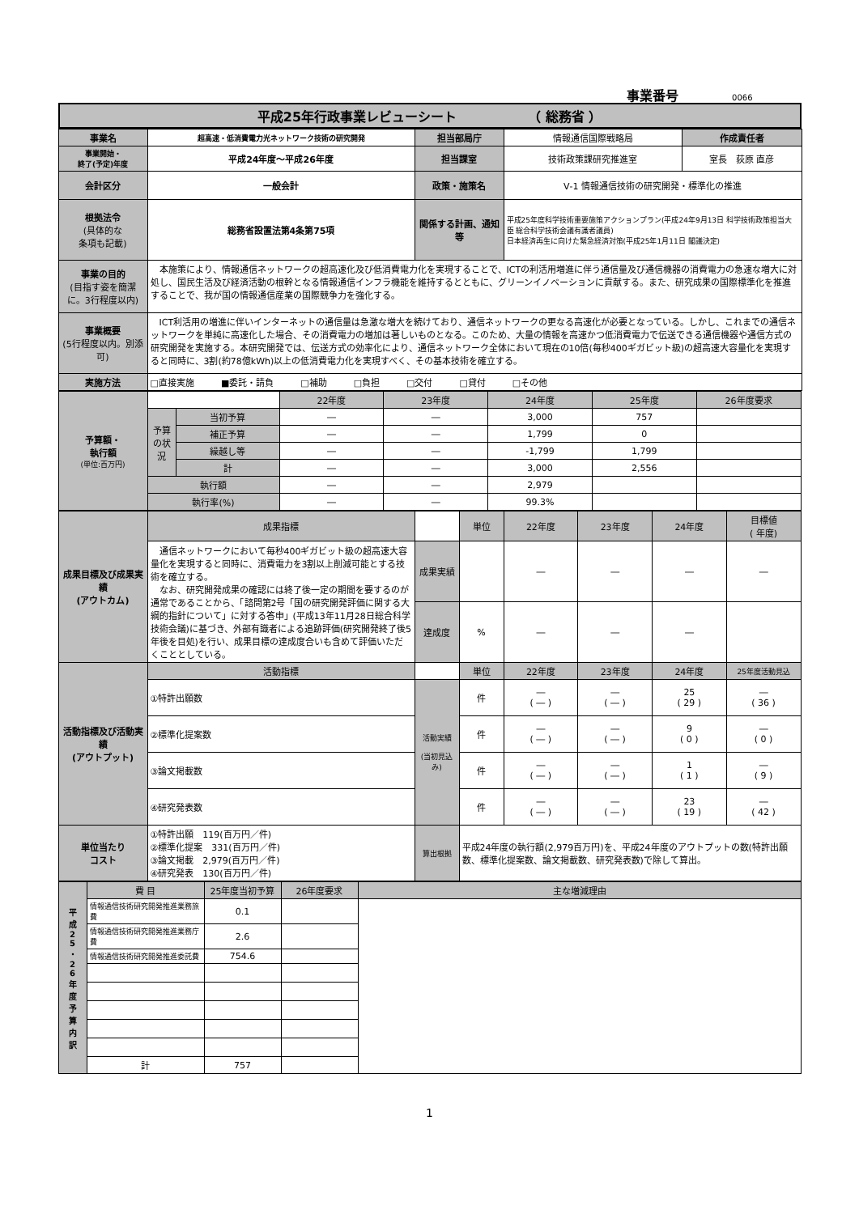事業番号 0066
| 平成25年行政事業レビューシート （ 総務省 ） |
| 事業名 | 超高速・低消費電力光ネットワーク技術の研究開発 | 担当部局庁 | 情報通信国際戦略局 | 作成責任者 |
| 事業開始・ 終了(予定)年度 | 平成24年度～平成26年度 | 担当課室 | 技術政策課研究推進室 | 室長 荻原 直彦 |
| 会計区分 | 一般会計 | 政策・施策名 | Ⅴ-1 情報通信技術の研究開発・標準化の推進 | |
| 根拠法令 (具体的な 条項も記載) | 総務省設置法第4条第75項 | 関係する計画、通知等 | 平成25年度科学技術重要施策アクションプラン(平成24年9月13日 科学技術政策担当大臣 総合科学技術会議有識者議員) 日本経済再生に向けた緊急経済対策(平成25年1月11日 閣議決定) | |
| 事業の目的 (目指す姿を簡潔に。3行程度以内) | 本施策により、情報通信ネットワークの超高速化及び低消費電力化を実現することで、ICTの利活用増進に伴う通信量及び通信機器の消費電力の急速な増大に対処し、国民生活及び経済活動の根幹となる情報通信インフラ機能を維持するとともに、グリーンイノベーションに貢献する。また、研究成果の国際標準化を推進することで、我が国の情報通信産業の国際競争力を強化する。 | | | |
| 事業概要 (5行程度以内。別添可) | ICT利活用の増進に伴いインターネットの通信量は急激な増大を続けており、通信ネットワークの更なる高速化が必要となっている。しかし、これまでの通信ネットワークを単純に高速化した場合、その消費電力の増加は著しいものとなる。このため、大量の情報を高速かつ低消費電力で伝送できる通信機器や通信方式の研究開発を実施する。本研究開発では、伝送方式の効率化により、通信ネットワーク全体において現在の10倍(毎秒400ギガビット級)の超高速大容量化を実現すると同時に、3割(約78億kWh)以上の低消費電力化を実現すべく、その基本技術を確立する。 | | | |
| 実施方法 | □直接実施 ■委託・請負 □補助 □負担 □交付 □貸付 □その他 | | | |
| 予算額・ 執行額 (単位:百万円) | | | 22年度 | 23年度 | 24年度 | 25年度 | 26年度要求 |
| | 予算の状況 | 当初予算 | ― | ― | 3,000 | 757 | |
| | | 補正予算 | ― | ― | 1,799 | 0 | |
| | | 繰越し等 | ― | ― | -1,799 | 1,799 | |
| | | 計 | ― | ― | 3,000 | 2,556 | |
| | 執行額 | | ― | ― | 2,979 | | |
| | 執行率(%) | | ― | ― | 99.3% | | |
| 成果目標及び成果実績 (アウトカム) | 成果指標 | | 単位 | 22年度 | 23年度 | 24年度 | 目標値 ( 年度) |
| | 通信ネットワークにおいて毎秒400ギガビット級の超高速大容量化を実現すると同時に、消費電力を3割以上削減可能とする技術を確立する。 なお、研究開発成果の確認には終了後一定の期間を要するのが通常であることから、「諮問第2号「国の研究開発評価に関する大綱的指針について」に対する答申」(平成13年11月28日総合科学技術会議)に基づき、外部有識者による追跡評価(研究開発終了後5年後を目処)を行い、成果目標の達成度合いも含めて評価いただくこととしている。 | 成果実績 | | ― | ― | ― | ― |
| | | 達成度 | % | ― | ― | ― | |
| 活動指標及び活動実績 (アウトプット) | 活動指標 | | 単位 | 22年度 | 23年度 | 24年度 | 25年度活動見込 |
| | ①特許出願数 | 活動実績 (当初見込み) | 件 | ― ( ― ) | ― ( ― ) | 25 ( 29 ) | ― ( 36 ) |
| | ②標準化提案数 | | 件 | ― ( ― ) | ― ( ― ) | 9 ( 0 ) | ― ( 0 ) |
| | ③論文掲載数 | | 件 | ― ( ― ) | ― ( ― ) | 1 ( 1 ) | ― ( 9 ) |
| | ④研究発表数 | | 件 | ― ( ― ) | ― ( ― ) | 23 ( 19 ) | ― ( 42 ) |
| 単位当たり コスト | ①特許出願 119(百万円／件) ②標準化提案 331(百万円／件) ③論文掲載 2,979(百万円／件) ④研究発表 130(百万円／件) | 算出根拠 | 平成24年度の執行額(2,979百万円)を、平成24年度のアウトプットの数(特許出願数、標準化提案数、論文掲載数、研究発表数)で除して算出。 | | | | |
| 平 成 2 5 ・ 2 6 年 度 予 算 内 訳 | 費 目 | 25年度当初予算 | 26年度要求 | 主な増減理由 |
| | 情報通信技術研究開発推進業務旅費 | 0.1 | | |
| | 情報通信技術研究開発推進業務庁費 | 2.6 | | |
| | 情報通信技術研究開発推進委託費 | 754.6 | | |
| | 計 | 757 | | |
1